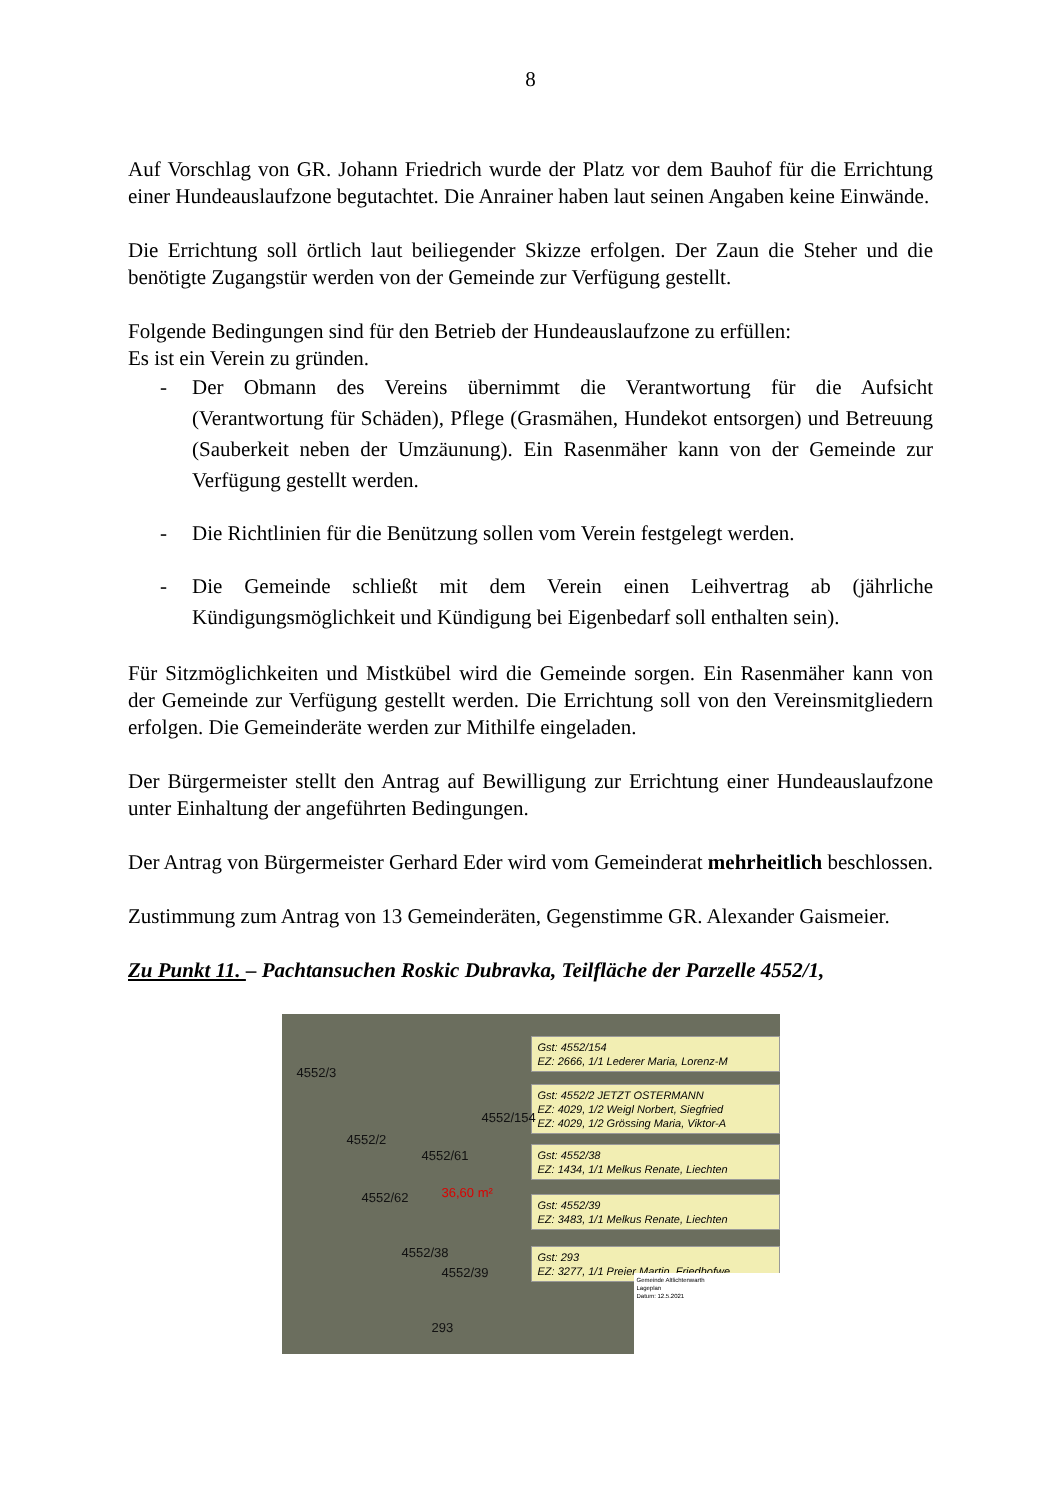8
Auf Vorschlag von GR. Johann Friedrich wurde der Platz vor dem Bauhof für die Errichtung einer Hundeauslaufzone begutachtet. Die Anrainer haben laut seinen Angaben keine Einwände.
Die Errichtung soll örtlich laut beiliegender Skizze erfolgen. Der Zaun die Steher und die benötigte Zugangstür werden von der Gemeinde zur Verfügung gestellt.
Folgende Bedingungen sind für den Betrieb der Hundeauslaufzone zu erfüllen:
Es ist ein Verein zu gründen.
- Der Obmann des Vereins übernimmt die Verantwortung für die Aufsicht (Verantwortung für Schäden), Pflege (Grasmähen, Hundekot entsorgen) und Betreuung (Sauberkeit neben der Umzäunung). Ein Rasenmäher kann von der Gemeinde zur Verfügung gestellt werden.
- Die Richtlinien für die Benützung sollen vom Verein festgelegt werden.
- Die Gemeinde schließt mit dem Verein einen Leihvertrag ab (jährliche Kündigungsmöglichkeit und Kündigung bei Eigenbedarf soll enthalten sein).
Für Sitzmöglichkeiten und Mistkübel wird die Gemeinde sorgen. Ein Rasenmäher kann von der Gemeinde zur Verfügung gestellt werden. Die Errichtung soll von den Vereinsmitgliedern erfolgen. Die Gemeinderäte werden zur Mithilfe eingeladen.
Der Bürgermeister stellt den Antrag auf Bewilligung zur Errichtung einer Hundeauslaufzone unter Einhaltung der angeführten Bedingungen.
Der Antrag von Bürgermeister Gerhard Eder wird vom Gemeinderat mehrheitlich beschlossen.
Zustimmung zum Antrag von 13 Gemeinderäten, Gegenstimme GR. Alexander Gaismeier.
Zu Punkt 11. – Pachtansuchen Roskic Dubravka, Teilfläche der Parzelle 4552/1,
Gst: 4552/154
EZ: 2666, 1/1 Lederer Maria, Lorenz-M
Gst: 4552/2 JETZT OSTERMANN
EZ: 4029, 1/2 Weigl Norbert, Siegfried
EZ: 4029, 1/2 Grössing Maria, Viktor-A
Gst: 4552/38
EZ: 1434, 1/1 Melkus Renate, Liechten
Gst: 4552/39
EZ: 3483, 1/1 Melkus Renate, Liechten
Gst: 293
EZ: 3277, 1/1 Preier Martin, Friedhofwe
4552/3
4552/154
4552/2
4552/61
4552/62 36,60 m²
4552/38
4552/39
293
Gemeinde Altlichtenwarth
Lageplan
Datum: 12.5.2021